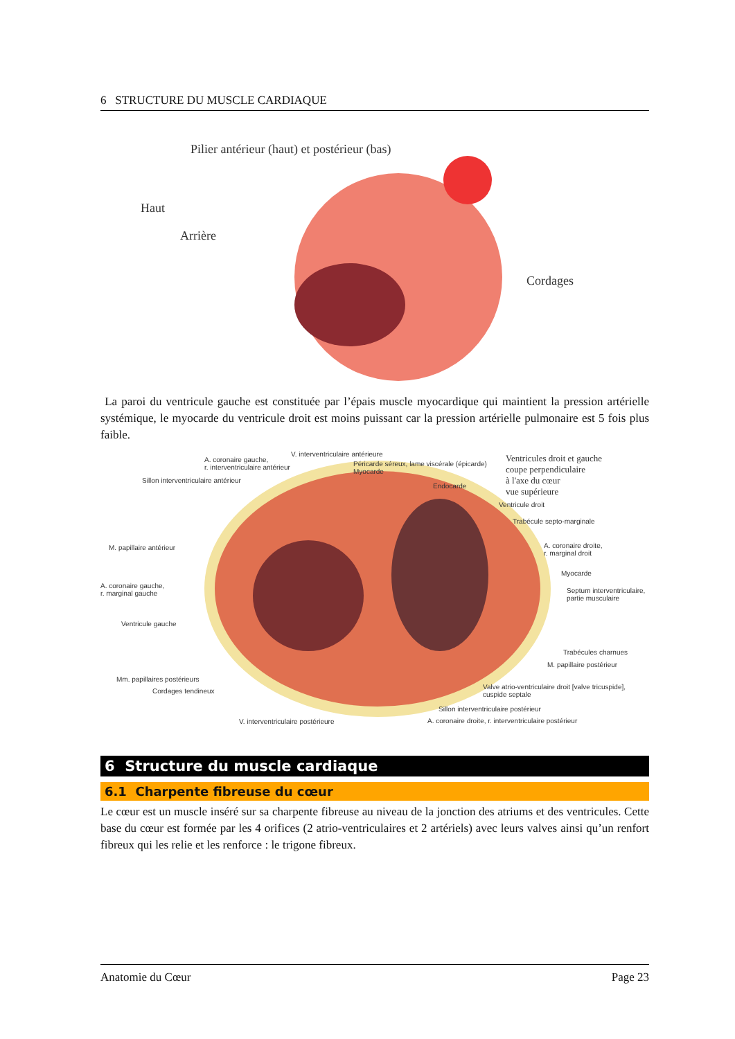6 STRUCTURE DU MUSCLE CARDIAQUE
Pilier antérieur (haut) et postérieur (bas)
Haut
Arrière
Cordages
La paroi du ventricule gauche est constituée par l’épais muscle myocardique qui maintient la pression artérielle systémique, le myocarde du ventricule droit est moins puissant car la pression artérielle pulmonaire est 5 fois plus faible.
A. coronaire gauche,
r. interventriculaire antérieur
Sillon interventriculaire antérieur
V. interventriculaire antérieure
Péricarde séreux, lame viscérale (épicarde)
Myocarde
Endocarde
Ventricules droit et gauche
coupe perpendiculaire
à l'axe du cœur
vue supérieure
Ventricule droit
Trabécule septo-marginale
M. papillaire antérieur
A. coronaire droite,
r. marginal droit
Myocarde
A. coronaire gauche,
r. marginal gauche
Septum interventriculaire,
partie musculaire
Ventricule gauche
Trabécules charnues
M. papillaire postérieur
Mm. papillaires postérieurs
Cordages tendineux
Valve atrio-ventriculaire droit [valve tricuspide],
cuspide septale
Sillon interventriculaire postérieur
V. interventriculaire postérieure
A. coronaire droite, r. interventriculaire postérieur
6 Structure du muscle cardiaque
6.1 Charpente fibreuse du cœur
Le cœur est un muscle inséré sur sa charpente fibreuse au niveau de la jonction des atriums et des ventricules. Cette base du cœur est formée par les 4 orifices (2 atrio-ventriculaires et 2 artériels) avec leurs valves ainsi qu’un renfort fibreux qui les relie et les renforce : le trigone fibreux.
Anatomie du Cœur Page 23